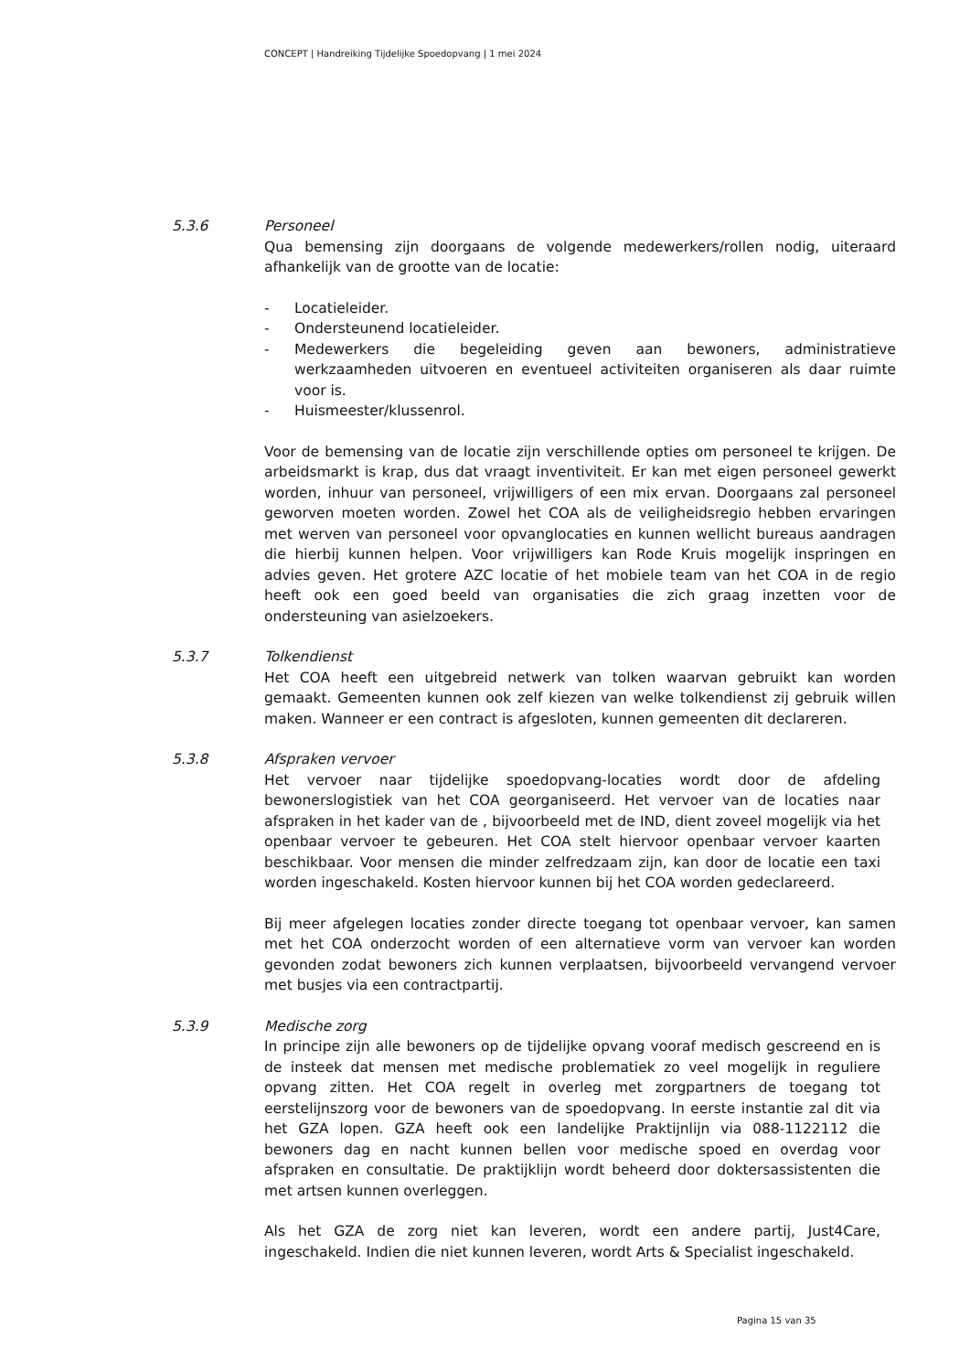CONCEPT | Handreiking Tijdelijke Spoedopvang | 1 mei 2024
5.3.6 Personeel
Qua bemensing zijn doorgaans de volgende medewerkers/rollen nodig, uiteraard afhankelijk van de grootte van de locatie:
- Locatieleider.
- Ondersteunend locatieleider.
- Medewerkers die begeleiding geven aan bewoners, administratieve werkzaamheden uitvoeren en eventueel activiteiten organiseren als daar ruimte voor is.
- Huismeester/klussenrol.
Voor de bemensing van de locatie zijn verschillende opties om personeel te krijgen. De arbeidsmarkt is krap, dus dat vraagt inventiviteit. Er kan met eigen personeel gewerkt worden, inhuur van personeel, vrijwilligers of een mix ervan. Doorgaans zal personeel geworven moeten worden. Zowel het COA als de veiligheidsregio hebben ervaringen met werven van personeel voor opvanglocaties en kunnen wellicht bureaus aandragen die hierbij kunnen helpen. Voor vrijwilligers kan Rode Kruis mogelijk inspringen en advies geven. Het grotere AZC locatie of het mobiele team van het COA in de regio heeft ook een goed beeld van organisaties die zich graag inzetten voor de ondersteuning van asielzoekers.
5.3.7 Tolkendienst
Het COA heeft een uitgebreid netwerk van tolken waarvan gebruikt kan worden gemaakt. Gemeenten kunnen ook zelf kiezen van welke tolkendienst zij gebruik willen maken. Wanneer er een contract is afgesloten, kunnen gemeenten dit declareren.
5.3.8 Afspraken vervoer
Het vervoer naar tijdelijke spoedopvang-locaties wordt door de afdeling bewonerslogistiek van het COA georganiseerd. Het vervoer van de locaties naar afspraken in het kader van de , bijvoorbeeld met de IND, dient zoveel mogelijk via het openbaar vervoer te gebeuren. Het COA stelt hiervoor openbaar vervoer kaarten beschikbaar. Voor mensen die minder zelfredzaam zijn, kan door de locatie een taxi worden ingeschakeld. Kosten hiervoor kunnen bij het COA worden gedeclareerd.
Bij meer afgelegen locaties zonder directe toegang tot openbaar vervoer, kan samen met het COA onderzocht worden of een alternatieve vorm van vervoer kan worden gevonden zodat bewoners zich kunnen verplaatsen, bijvoorbeeld vervangend vervoer met busjes via een contractpartij.
5.3.9 Medische zorg
In principe zijn alle bewoners op de tijdelijke opvang vooraf medisch gescreend en is de insteek dat mensen met medische problematiek zo veel mogelijk in reguliere opvang zitten. Het COA regelt in overleg met zorgpartners de toegang tot eerstelijnszorg voor de bewoners van de spoedopvang. In eerste instantie zal dit via het GZA lopen. GZA heeft ook een landelijke Praktijnlijn via 088-1122112 die bewoners dag en nacht kunnen bellen voor medische spoed en overdag voor afspraken en consultatie. De praktijklijn wordt beheerd door doktersassistenten die met artsen kunnen overleggen.
Als het GZA de zorg niet kan leveren, wordt een andere partij, Just4Care, ingeschakeld. Indien die niet kunnen leveren, wordt Arts & Specialist ingeschakeld.
Pagina 15 van 35